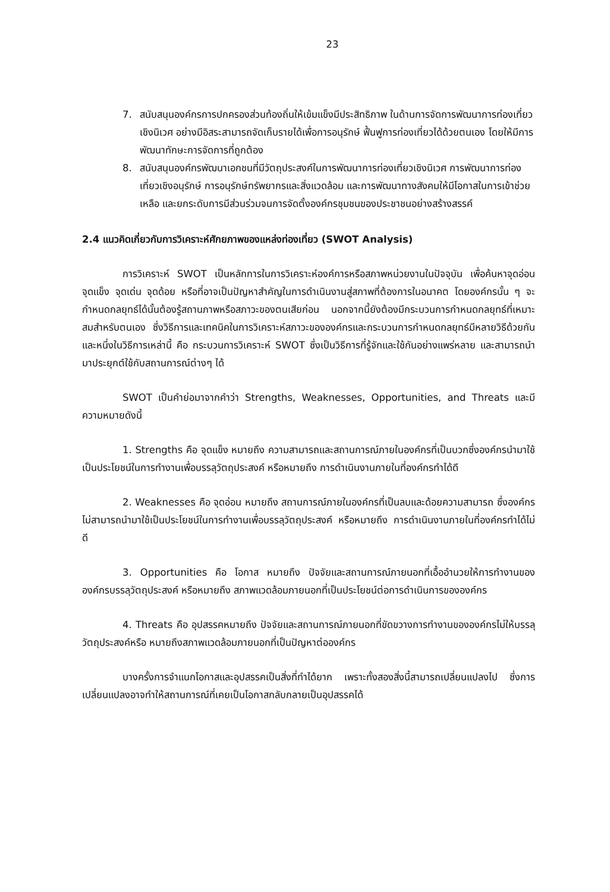23
7. สนับสนุนองค์กรการปกครองส่วนท้องถิ่นให้เข้มแข็งมีประสิทธิภาพ ในด้านการจัดการพัฒนาการท่องเที่ยวเชิงนิเวศ อย่างมีอิสระสามารถจัดเก็บรายได้เพื่อการอนุรักษ์ ฟื้นฟูการท่องเที่ยวได้ด้วยตนเอง โดยให้มีการพัฒนาทักษะการจัดการที่ถูกต้อง
8. สนับสนุนองค์กรพัฒนาเอกชนที่มีวัตถุประสงค์ในการพัฒนาการท่องเที่ยวเชิงนิเวศ การพัฒนาการท่องเที่ยวเชิงอนุรักษ์ การอนุรักษ์ทรัพยากรและสิ่งแวดล้อม และการพัฒนาทางสังคมให้มีโอกาสในการเข้าช่วยเหลือ และยกระดับการมีส่วนร่วมจนการจัดตั้งองค์กรชุมชนของประชาชนอย่างสร้างสรรค์
2.4 แนวคิดเกี่ยวกับการวิเคราะห์ศักยภาพของแหล่งท่องเที่ยว (SWOT Analysis)
การวิเคราะห์ SWOT เป็นหลักการในการวิเคราะห์องค์การหรือสภาพหน่วยงานในปัจจุบัน เพื่อค้นหาจุดอ่อน จุดแข็ง จุดเด่น จุดด้อย หรือที่อาจเป็นปัญหาสำคัญในการดำเนินงานสู่สภาพที่ต้องการในอนาคต โดยองค์กรนั้น ๆ จะกำหนดกลยุทธ์ได้นั้นต้องรู้สถานภาพหรือสภาวะของตนเสียก่อน นอกจากนี้ยังต้องมีกระบวนการกำหนดกลยุทธ์ที่เหมาะสมสำหรับตนเอง ซึ่งวิธีการและเทคนิคในการวิเคราะห์สภาวะขององค์กรและกระบวนการกำหนดกลยุทธ์มีหลายวิธีด้วยกันและหนึ่งในวิธีการเหล่านี้ คือ กระบวนการวิเคราะห์ SWOT ซึ่งเป็นวิธีการที่รู้จักและใช้กันอย่างแพร่หลาย และสามารถนำมาประยุกต์ใช้กับสถานการณ์ต่างๆ ได้
SWOT เป็นคำย่อมาจากคำว่า Strengths, Weaknesses, Opportunities, and Threats และมีความหมายดังนี้
1. Strengths คือ จุดแข็ง หมายถึง ความสามารถและสถานการณ์ภายในองค์กรที่เป็นบวกซึ่งองค์กรนำมาใช้เป็นประโยชน์ในการทำงานเพื่อบรรลุวัตถุประสงค์ หรือหมายถึง การดำเนินงานภายในที่องค์กรทำได้ดี
2. Weaknesses คือ จุดอ่อน หมายถึง สถานการณ์ภายในองค์กรที่เป็นลบและด้อยความสามารถ ซึ่งองค์กรไม่สามารถนำมาใช้เป็นประโยชน์ในการทำงานเพื่อบรรลุวัตถุประสงค์ หรือหมายถึง การดำเนินงานภายในที่องค์กรทำได้ไม่ดี
3. Opportunities คือ โอกาส หมายถึง ปัจจัยและสถานการณ์ภายนอกที่เอื้ออำนวยให้การทำงานขององค์กรบรรลุวัตถุประสงค์ หรือหมายถึง สภาพแวดล้อมภายนอกที่เป็นประโยชน์ต่อการดำเนินการขององค์กร
4. Threats คือ อุปสรรคหมายถึง ปัจจัยและสถานการณ์ภายนอกที่ขัดขวางการทำงานขององค์กรไม่ให้บรรลุวัตถุประสงค์หรือ หมายถึงสภาพแวดล้อมภายนอกที่เป็นปัญหาต่อองค์กร
บางครั้งการจำแนกโอกาสและอุปสรรคเป็นสิ่งที่ทำได้ยาก เพราะทั้งสองสิ่งนี้สามารถเปลี่ยนแปลงไป ซึ่งการเปลี่ยนแปลงอาจทำให้สถานการณ์ที่เคยเป็นโอกาสกลับกลายเป็นอุปสรรคได้